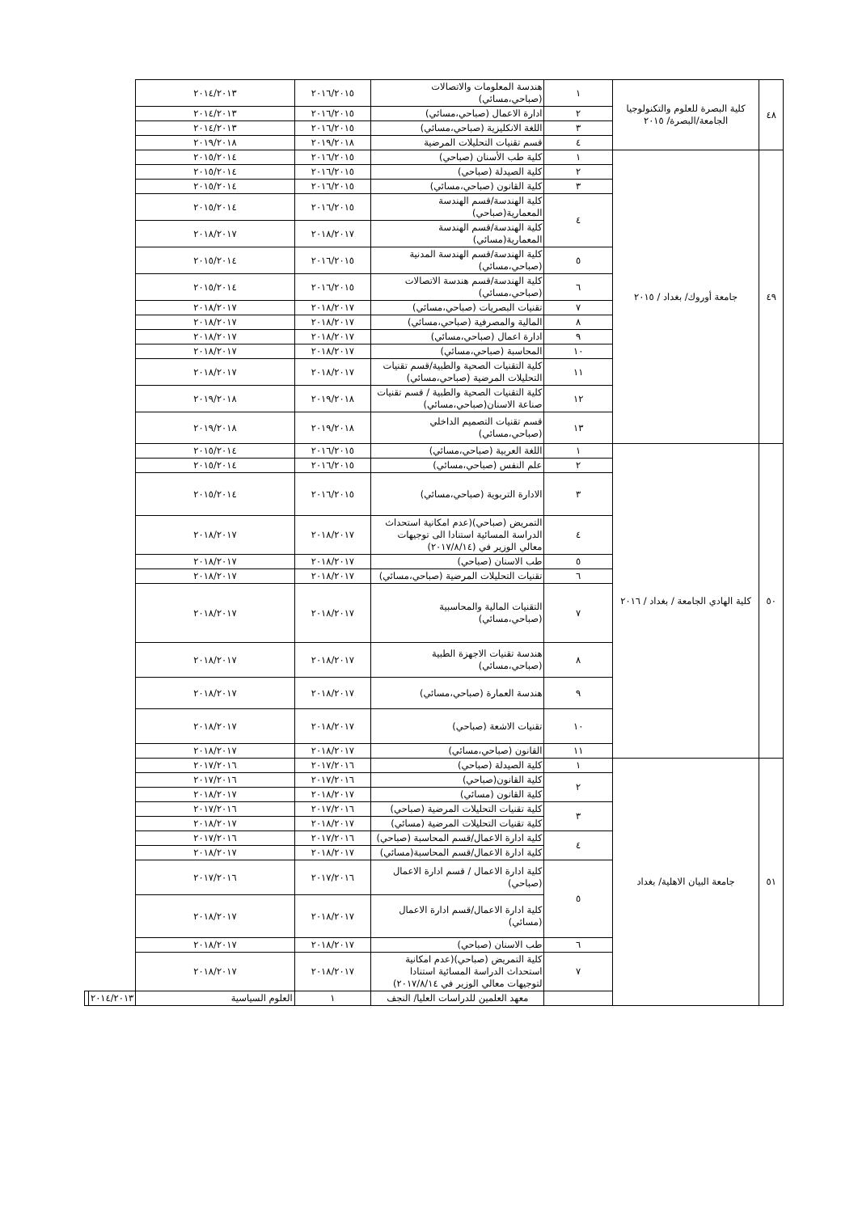| ٤٨ | كلية البصرة للعلوم والتكنولوجيا الجامعة/البصرة/ ٢٠١٥ | ١ | هندسة المعلومات والاتصالات (صباحي،مسائي) | ٢٠١٦/٢٠١٥ | ٢٠١٤/٢٠١٣ | | |
| | | ٢ | ادارة الاعمال (صباحي،مسائي) | ٢٠١٦/٢٠١٥ | ٢٠١٤/٢٠١٣ | | |
| | | ٣ | اللغة الانكليزية (صباحي،مسائي) | ٢٠١٦/٢٠١٥ | ٢٠١٤/٢٠١٣ | | |
| | | ٤ | قسم تقنيات التحليلات المرضية | ٢٠١٩/٢٠١٨ | ٢٠١٩/٢٠١٨ | | |
| ٤٩ | جامعة أوروك/ بغداد / ٢٠١٥ | ١ | كلية طب الأسنان (صباحي) | ٢٠١٦/٢٠١٥ | ٢٠١٥/٢٠١٤ | | |
| | | ٢ | كلية الصيدلة (صباحي) | ٢٠١٦/٢٠١٥ | ٢٠١٥/٢٠١٤ | | |
| | | ٣ | كلية القانون (صباحي،مسائي) | ٢٠١٦/٢٠١٥ | ٢٠١٥/٢٠١٤ | | |
| | | ٤ | كلية الهندسة/قسم الهندسة المعمارية(صباحي) | ٢٠١٦/٢٠١٥ | ٢٠١٥/٢٠١٤ | | |
| | | | كلية الهندسة/قسم الهندسة المعمارية(مسائي) | ٢٠١٨/٢٠١٧ | ٢٠١٨/٢٠١٧ | | |
| | | ٥ | كلية الهندسة/قسم الهندسة المدنية (صباحي،مسائي) | ٢٠١٦/٢٠١٥ | ٢٠١٥/٢٠١٤ | | |
| | | ٦ | كلية الهندسة/قسم هندسة الاتصالات (صباحي،مسائي) | ٢٠١٦/٢٠١٥ | ٢٠١٥/٢٠١٤ | | |
| | | ٧ | تقنيات البصريات (صباحي،مسائي) | ٢٠١٨/٢٠١٧ | ٢٠١٨/٢٠١٧ | | |
| | | ٨ | المالية والمصرفية (صباحي،مسائي) | ٢٠١٨/٢٠١٧ | ٢٠١٨/٢٠١٧ | | |
| | | ٩ | ادارة اعمال (صباحي،مسائي) | ٢٠١٨/٢٠١٧ | ٢٠١٨/٢٠١٧ | | |
| | | ١٠ | المحاسبة (صباحي،مسائي) | ٢٠١٨/٢٠١٧ | ٢٠١٨/٢٠١٧ | | |
| | | ١١ | كلية التقنيات الصحية والطبية/قسم تقنيات التحليلات المرضية (صباحي،مسائي) | ٢٠١٨/٢٠١٧ | ٢٠١٨/٢٠١٧ | | |
| | | ١٢ | كلية التقنيات الصحية والطبية / قسم تقنيات صناعة الاسنان(صباحي،مسائي) | ٢٠١٩/٢٠١٨ | ٢٠١٩/٢٠١٨ | | |
| | | ١٣ | قسم تقنيات التصميم الداخلي (صباحي،مسائي) | ٢٠١٩/٢٠١٨ | ٢٠١٩/٢٠١٨ | | |
| ٥٠ | كلية الهادي الجامعة / بغداد / ٢٠١٦ | ١ | اللغة العربية (صباحي،مسائي) | ٢٠١٦/٢٠١٥ | ٢٠١٥/٢٠١٤ | | |
| | | ٢ | علم النفس (صباحي،مسائي) | ٢٠١٦/٢٠١٥ | ٢٠١٥/٢٠١٤ | | |
| | | ٣ | الادارة التربوية (صباحي،مسائي) | ٢٠١٦/٢٠١٥ | ٢٠١٥/٢٠١٤ | | |
| | | ٤ | التمريض (صباحي)(عدم امكانية استحداث الدراسة المسائية استنادا الى توجيهات معالي الوزير في (٢٠١٧/٨/١٤) | ٢٠١٨/٢٠١٧ | ٢٠١٨/٢٠١٧ | | |
| | | ٥ | طب الاسنان (صباحي) | ٢٠١٨/٢٠١٧ | ٢٠١٨/٢٠١٧ | | |
| | | ٦ | تقنيات التحليلات المرضية (صباحي،مسائي) | ٢٠١٨/٢٠١٧ | ٢٠١٨/٢٠١٧ | | |
| | | ٧ | التقنيات المالية والمحاسبية (صباحي،مسائي) | ٢٠١٨/٢٠١٧ | ٢٠١٨/٢٠١٧ | | |
| | | ٨ | هندسة تقنيات الاجهزة الطبية (صباحي،مسائي) | ٢٠١٨/٢٠١٧ | ٢٠١٨/٢٠١٧ | | |
| | | ٩ | هندسة العمارة (صباحي،مسائي) | ٢٠١٨/٢٠١٧ | ٢٠١٨/٢٠١٧ | | |
| | | ١٠ | تقنيات الاشعة (صباحي) | ٢٠١٨/٢٠١٧ | ٢٠١٨/٢٠١٧ | | |
| | | ١١ | القانون (صباحي،مسائي) | ٢٠١٨/٢٠١٧ | ٢٠١٨/٢٠١٧ | | |
| ٥١ | جامعة البيان الاهلية/ بغداد | ١ | كلية الصيدلة (صباحي) | ٢٠١٧/٢٠١٦ | ٢٠١٧/٢٠١٦ | | |
| | | ٢ | كلية القانون(صباحي) | ٢٠١٧/٢٠١٦ | ٢٠١٧/٢٠١٦ | | |
| | | | كلية القانون (مسائي) | ٢٠١٨/٢٠١٧ | ٢٠١٨/٢٠١٧ | | |
| | | ٣ | كلية تقنيات التحليلات المرضية (صباحي) | ٢٠١٧/٢٠١٦ | ٢٠١٧/٢٠١٦ | | |
| | | | كلية تقنيات التحليلات المرضية (مسائي) | ٢٠١٨/٢٠١٧ | ٢٠١٨/٢٠١٧ | | |
| | | ٤ | كلية ادارة الاعمال/قسم المحاسبة (صباحي) | ٢٠١٧/٢٠١٦ | ٢٠١٧/٢٠١٦ | | |
| | | | كلية ادارة الاعمال/قسم المحاسبة(مسائي) | ٢٠١٨/٢٠١٧ | ٢٠١٨/٢٠١٧ | | |
| | | ٥ | كلية ادارة الاعمال / قسم ادارة الاعمال (صباحي) | ٢٠١٧/٢٠١٦ | ٢٠١٧/٢٠١٦ | | |
| | | | كلية ادارة الاعمال/قسم ادارة الاعمال (مسائي) | ٢٠١٨/٢٠١٧ | ٢٠١٨/٢٠١٧ | | |
| | | ٦ | طب الاسنان (صباحي) | ٢٠١٨/٢٠١٧ | ٢٠١٨/٢٠١٧ | | |
| | | ٧ | كلية التمريض (صباحي)(عدم امكانية استحداث الدراسة المسائية استنادا لتوجيهات معالي الوزير في ٢٠١٧/٨/١٤) | ٢٠١٨/٢٠١٧ | ٢٠١٨/٢٠١٧ | | |
| | | | معهد العلمين للدراسات العليا/ النجف | ١ | العلوم السياسية | ٢٠١٤/٢٠١٣ | |